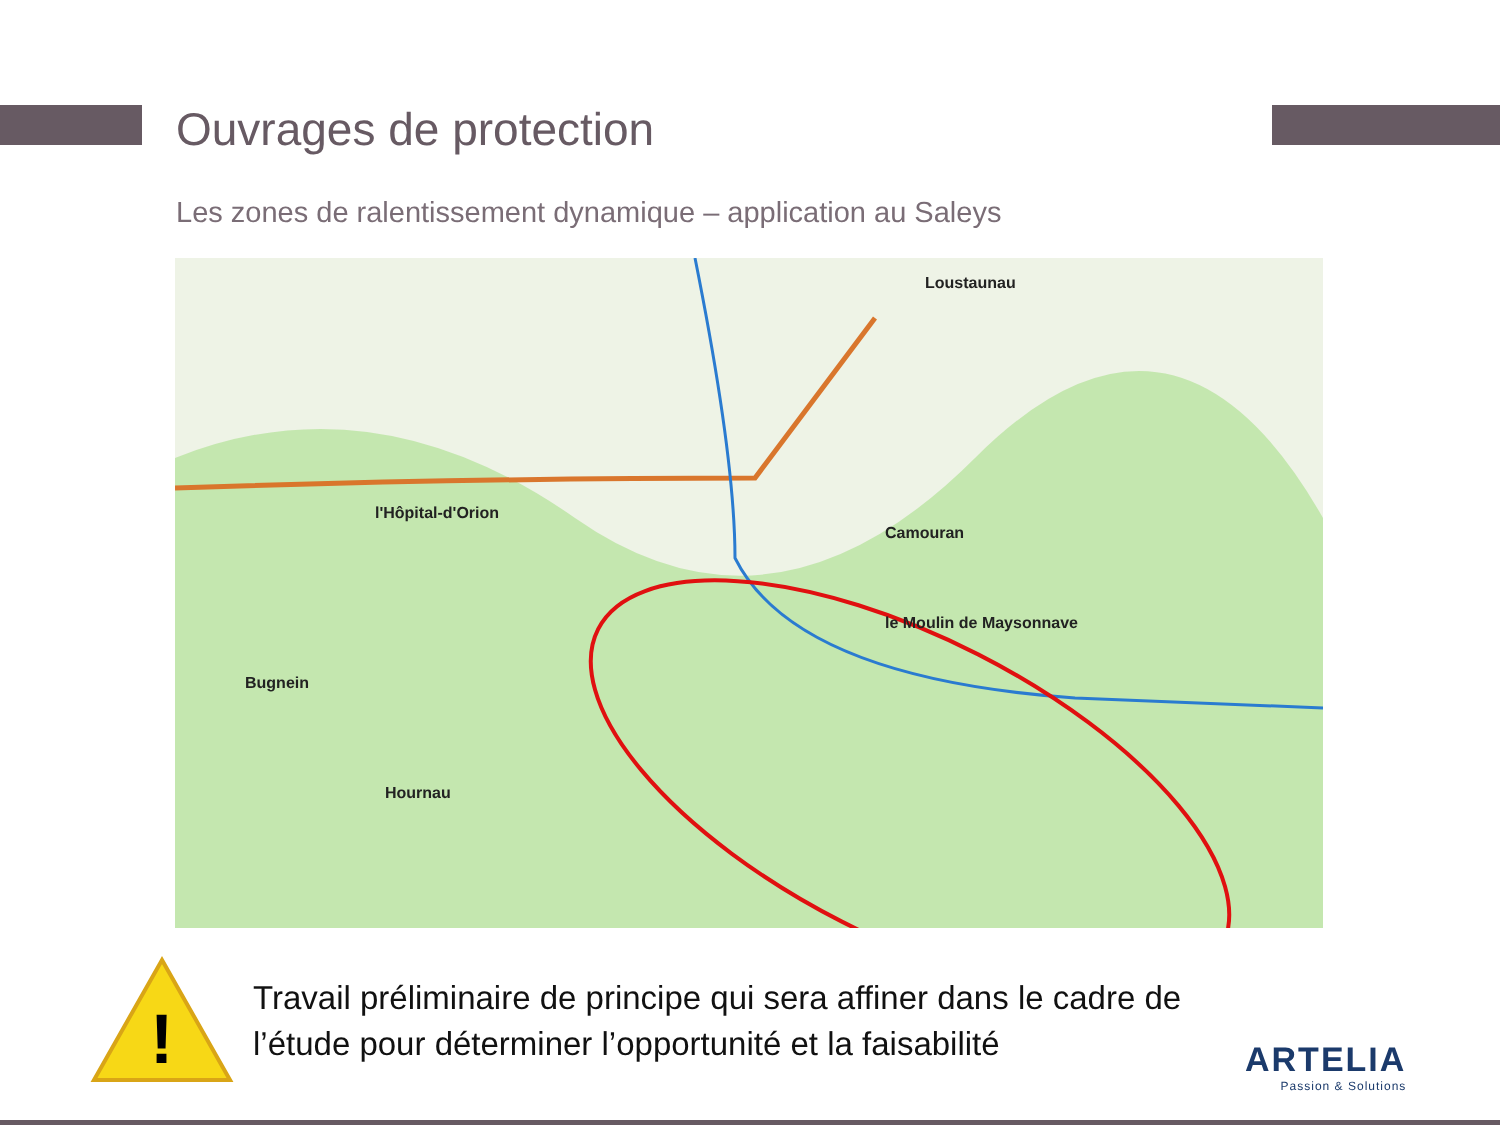Ouvrages de protection
Les zones de ralentissement dynamique – application au Saleys
l'Hôpital-d'Orion
Camouran
le Moulin de Maysonnave
Bugnein
Hournau
Loustaunau
!
Travail préliminaire de principe qui sera affiner dans le cadre de l’étude pour déterminer l’opportunité et la faisabilité
ARTELIA
Passion & Solutions